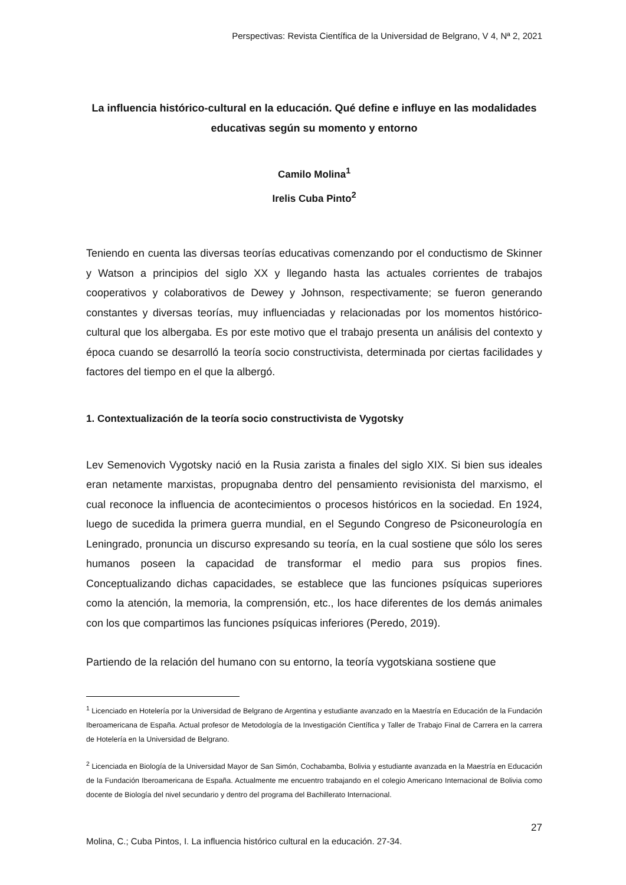Perspectivas: Revista Científica de la Universidad de Belgrano, V 4, Nª 2, 2021
La influencia histórico-cultural en la educación. Qué define e influye en las modalidades educativas según su momento y entorno
Camilo Molina<sup>1</sup>
Irelis Cuba Pinto<sup>2</sup>
Teniendo en cuenta las diversas teorías educativas comenzando por el conductismo de Skinner y Watson a principios del siglo XX y llegando hasta las actuales corrientes de trabajos cooperativos y colaborativos de Dewey y Johnson, respectivamente; se fueron generando constantes y diversas teorías, muy influenciadas y relacionadas por los momentos histórico-cultural que los albergaba. Es por este motivo que el trabajo presenta un análisis del contexto y época cuando se desarrolló la teoría socio constructivista, determinada por ciertas facilidades y factores del tiempo en el que la albergó.
1. Contextualización de la teoría socio constructivista de Vygotsky
Lev Semenovich Vygotsky nació en la Rusia zarista a finales del siglo XIX. Si bien sus ideales eran netamente marxistas, propugnaba dentro del pensamiento revisionista del marxismo, el cual reconoce la influencia de acontecimientos o procesos históricos en la sociedad. En 1924, luego de sucedida la primera guerra mundial, en el Segundo Congreso de Psiconeurología en Leningrado, pronuncia un discurso expresando su teoría, en la cual sostiene que sólo los seres humanos poseen la capacidad de transformar el medio para sus propios fines. Conceptualizando dichas capacidades, se establece que las funciones psíquicas superiores como la atención, la memoria, la comprensión, etc., los hace diferentes de los demás animales con los que compartimos las funciones psíquicas inferiores (Peredo, 2019).
Partiendo de la relación del humano con su entorno, la teoría vygotskiana sostiene que
<sup>1</sup> Licenciado en Hotelería por la Universidad de Belgrano de Argentina y estudiante avanzado en la Maestría en Educación de la Fundación Iberoamericana de España. Actual profesor de Metodología de la Investigación Científica y Taller de Trabajo Final de Carrera en la carrera de Hotelería en la Universidad de Belgrano.
<sup>2</sup> Licenciada en Biología de la Universidad Mayor de San Simón, Cochabamba, Bolivia y estudiante avanzada en la Maestría en Educación de la Fundación Iberoamericana de España. Actualmente me encuentro trabajando en el colegio Americano Internacional de Bolivia como docente de Biología del nivel secundario y dentro del programa del Bachillerato Internacional.
27
Molina, C.; Cuba Pintos, I. La influencia histórico cultural en la educación. 27-34.